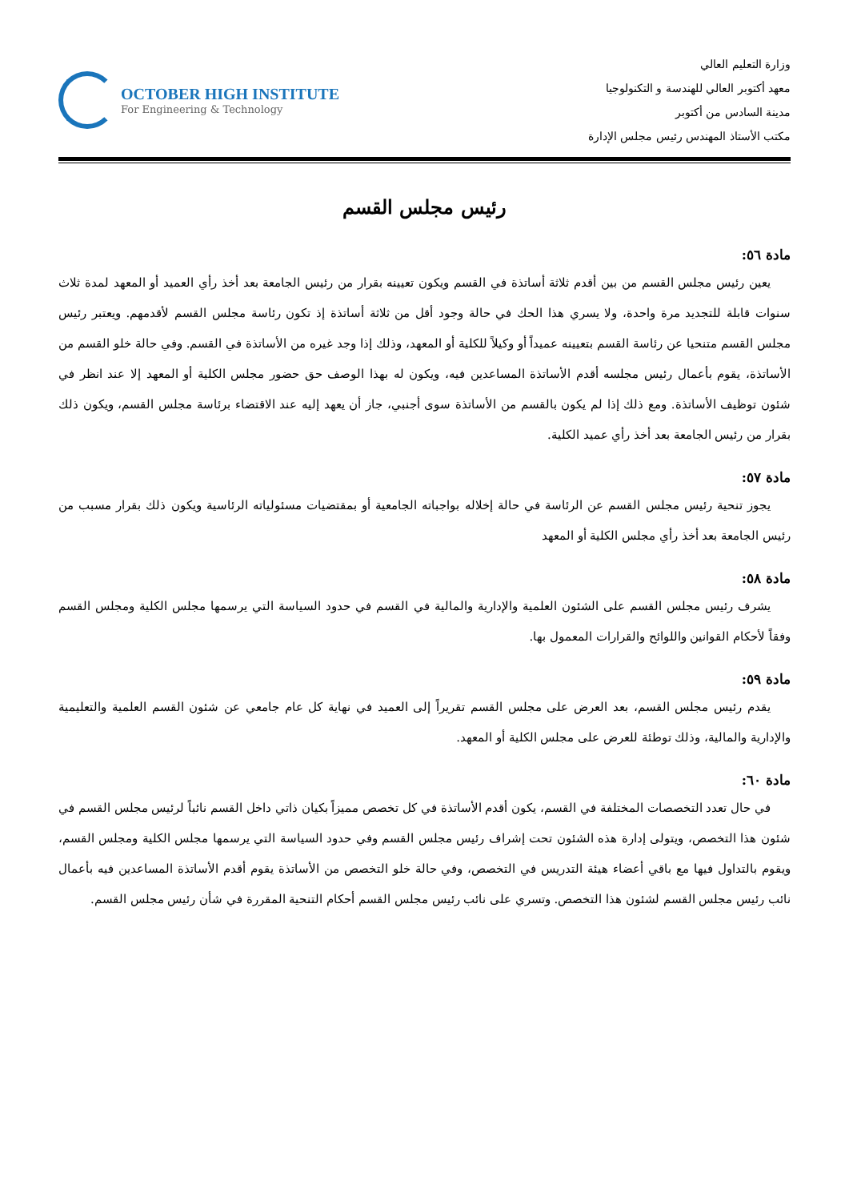وزارة التعليم العالي
معهد أكتوبر العالي للهندسة و التكنولوجيا
مدينة السادس من أكتوبر
مكتب الأستاذ المهندس رئيس مجلس الإدارة
OCTOBER HIGH INSTITUTE
For Engineering & Technology
رئيس مجلس القسم
مادة ٥٦:
يعين رئيس مجلس القسم من بين أقدم ثلاثة أساتذة في القسم ويكون تعيينه بقرار من رئيس الجامعة بعد أخذ رأي العميد أو المعهد لمدة ثلاث سنوات قابلة للتجديد مرة واحدة، ولا يسري هذا الحك في حالة وجود أقل من ثلاثة أساتذة إذ تكون رئاسة مجلس القسم لأقدمهم. ويعتبر رئيس مجلس القسم متنحيا عن رئاسة القسم بتعيينه عميداً أو وكيلاً للكلية أو المعهد، وذلك إذا وجد غيره من الأساتذة في القسم. وفي حالة خلو القسم من الأساتذة، يقوم بأعمال رئيس مجلسه أقدم الأساتذة المساعدين فيه، ويكون له بهذا الوصف حق حضور مجلس الكلية أو المعهد إلا عند انظر في شئون توظيف الأساتذة. ومع ذلك إذا لم يكون بالقسم من الأساتذة سوى أجنبي، جاز أن يعهد إليه عند الاقتضاء برئاسة مجلس القسم، ويكون ذلك بقرار من رئيس الجامعة بعد أخذ رأي عميد الكلية.
مادة ٥٧:
يجوز تنحية رئيس مجلس القسم عن الرئاسة في حالة إخلاله بواجباته الجامعية أو بمقتضيات مسئولياته الرئاسية ويكون ذلك بقرار مسبب من رئيس الجامعة بعد أخذ رأي مجلس الكلية أو المعهد
مادة ٥٨:
يشرف رئيس مجلس القسم على الشئون العلمية والإدارية والمالية في القسم في حدود السياسة التي يرسمها مجلس الكلية ومجلس القسم وفقاً لأحكام القوانين واللوائح والقرارات المعمول بها.
مادة ٥٩:
يقدم رئيس مجلس القسم، بعد العرض على مجلس القسم تقريراً إلى العميد في نهاية كل عام جامعي عن شئون القسم العلمية والتعليمية والإدارية والمالية، وذلك توطئة للعرض على مجلس الكلية أو المعهد.
مادة ٦٠:
في حال تعدد التخصصات المختلفة في القسم، يكون أقدم الأساتذة في كل تخصص مميزاً بكيان ذاتي داخل القسم نائباً لرئيس مجلس القسم في شئون هذا التخصص، ويتولى إدارة هذه الشئون تحت إشراف رئيس مجلس القسم وفي حدود السياسة التي يرسمها مجلس الكلية ومجلس القسم، ويقوم بالتداول فيها مع باقي أعضاء هيئة التدريس في التخصص، وفي حالة خلو التخصص من الأساتذة يقوم أقدم الأساتذة المساعدين فيه بأعمال نائب رئيس مجلس القسم لشئون هذا التخصص. وتسري على نائب رئيس مجلس القسم أحكام التنحية المقررة في شأن رئيس مجلس القسم.